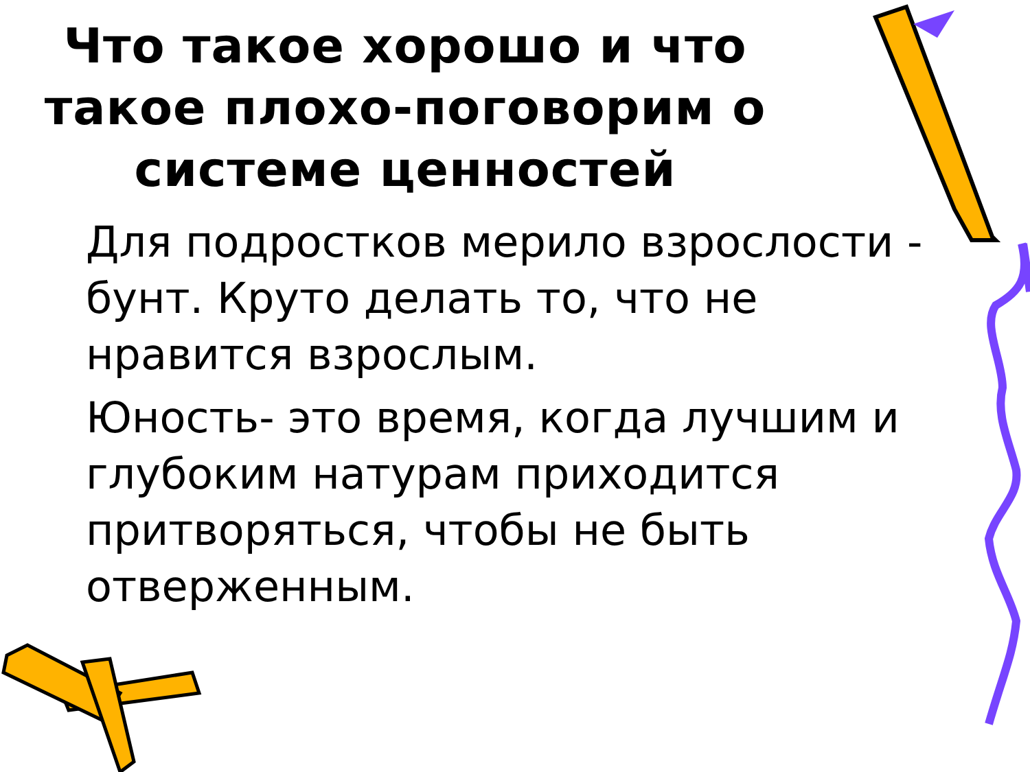Что такое хорошо и что такое плохо-поговорим о системе ценностей
Для подростков мерило взрослости - бунт. Круто делать то, что не нравится взрослым.
Юность- это время, когда лучшим и глубоким натурам приходится притворяться, чтобы не быть отверженным.